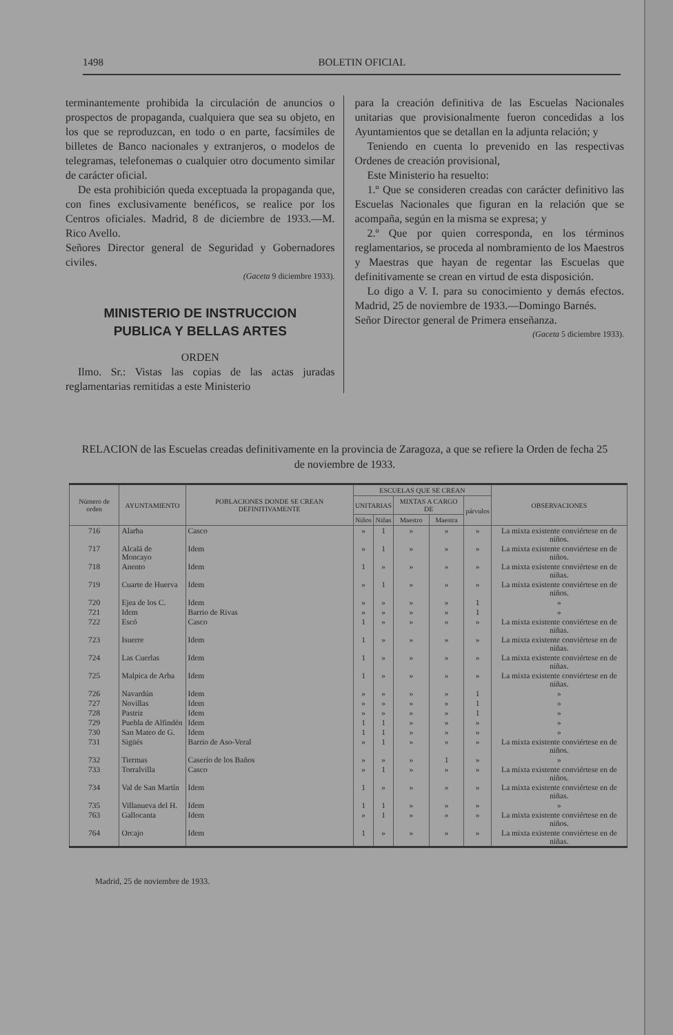1498 BOLETIN OFICIAL
terminantemente prohibida la circulación de anuncios o prospectos de propaganda, cualquiera que sea su objeto, en los que se reproduzcan, en todo o en parte, facsímiles de billetes de Banco nacionales y extranjeros, o modelos de telegramas, telefonemas o cualquier otro documento similar de carácter oficial.
De esta prohibición queda exceptuada la propaganda que, con fines exclusivamente benéficos, se realice por los Centros oficiales. Madrid, 8 de diciembre de 1933.—M. Rico Avello.
Señores Director general de Seguridad y Gobernadores civiles.
(Gaceta 9 diciembre 1933).
MINISTERIO DE INSTRUCCION
PUBLICA Y BELLAS ARTES
ORDEN
Ilmo. Sr.: Vistas las copias de las actas juradas reglamentarias remitidas a este Ministerio
para la creación definitiva de las Escuelas Nacionales unitarias que provisionalmente fueron concedidas a los Ayuntamientos que se detallan en la adjunta relación; y
Teniendo en cuenta lo prevenido en las respectivas Ordenes de creación provisional,
Este Ministerio ha resuelto:
1.º Que se consideren creadas con carácter definitivo las Escuelas Nacionales que figuran en la relación que se acompaña, según en la misma se expresa; y
2.º Que por quien corresponda, en los términos reglamentarios, se proceda al nombramiento de los Maestros y Maestras que hayan de regentar las Escuelas que definitivamente se crean en virtud de esta disposición.
Lo digo a V. I. para su conocimiento y demás efectos. Madrid, 25 de noviembre de 1933.—Domingo Barnés.
Señor Director general de Primera enseñanza.
(Gaceta 5 diciembre 1933).
RELACION de las Escuelas creadas definitivamente en la provincia de Zaragoza, a que se refiere la Orden de fecha 25 de noviembre de 1933.
| Número de orden | AYUNTAMIENTO | POBLACIONES DONDE SE CREAN DEFINITIVAMENTE | ESCUELAS QUE SE CREAN | | | | | OBSERVACIONES |
| --- | --- | --- | --- | --- | --- | --- | --- | --- |
| | | | UNITARIAS | | MIXTAS A CARGO DE | | párvulos | |
| | | | Niños | Niñas | Maestro | Maestra | | |
| 716 | Alarba | Casco | » | 1 | » | » | » | La mixta existente conviértese en de niños. |
| 717 | Alcalá de Moncayo | Idem | » | 1 | » | » | » | La mixta existente conviértese en de niños. |
| 718 | Anento | Idem | 1 | » | » | » | » | La mixta existente conviértese en de niñas. |
| 719 | Cuarte de Huerva | Idem | » | 1 | » | » | » | La mixta existente conviértese en de niños. |
| 720 | Ejea de los C. | Idem | » | » | » | » | 1 | » |
| 721 | Idem | Barrio de Rivas | » | » | » | » | 1 | » |
| 722 | Escó | Casco | 1 | » | » | » | » | La mixta existente conviértese en de niñas. |
| 723 | Isuerre | Idem | 1 | » | » | » | » | La mixta existente conviértese en de niñas. |
| 724 | Las Cuerlas | Idem | 1 | » | » | » | » | La mixta existente conviértese en de niñas. |
| 725 | Malpica de Arba | Idem | 1 | » | » | » | » | La mixta existente conviértese en de niñas. |
| 726 | Navardún | Idem | » | » | » | » | 1 | » |
| 727 | Novillas | Idem | » | » | » | » | 1 | » |
| 728 | Pastriz | Idem | » | » | » | » | 1 | » |
| 729 | Puebla de Alfindén | Idem | 1 | 1 | » | » | » | » |
| 730 | San Mateo de G. | Idem | 1 | 1 | » | » | » | » |
| 731 | Sigüés | Barrio de Aso-Veral | » | 1 | » | » | » | La mixta existente conviértese en de niños. |
| 732 | Tiermas | Caserío de los Baños | » | » | » | 1 | » | » |
| 733 | Torralvilla | Casco | » | 1 | » | » | » | La mixta existente conviértese en de niños. |
| 734 | Val de San Martín | Idem | 1 | » | » | » | » | La mixta existente conviértese en de niñas. |
| 735 | Villanueva del H. | Idem | 1 | 1 | » | » | » | » |
| 763 | Gallocanta | Idem | » | 1 | » | » | » | La mixta existente conviértese en de niños. |
| 764 | Orcajo | Idem | 1 | » | » | » | » | La mixta existente conviértese en de niñas. |
Madrid, 25 de noviembre de 1933.